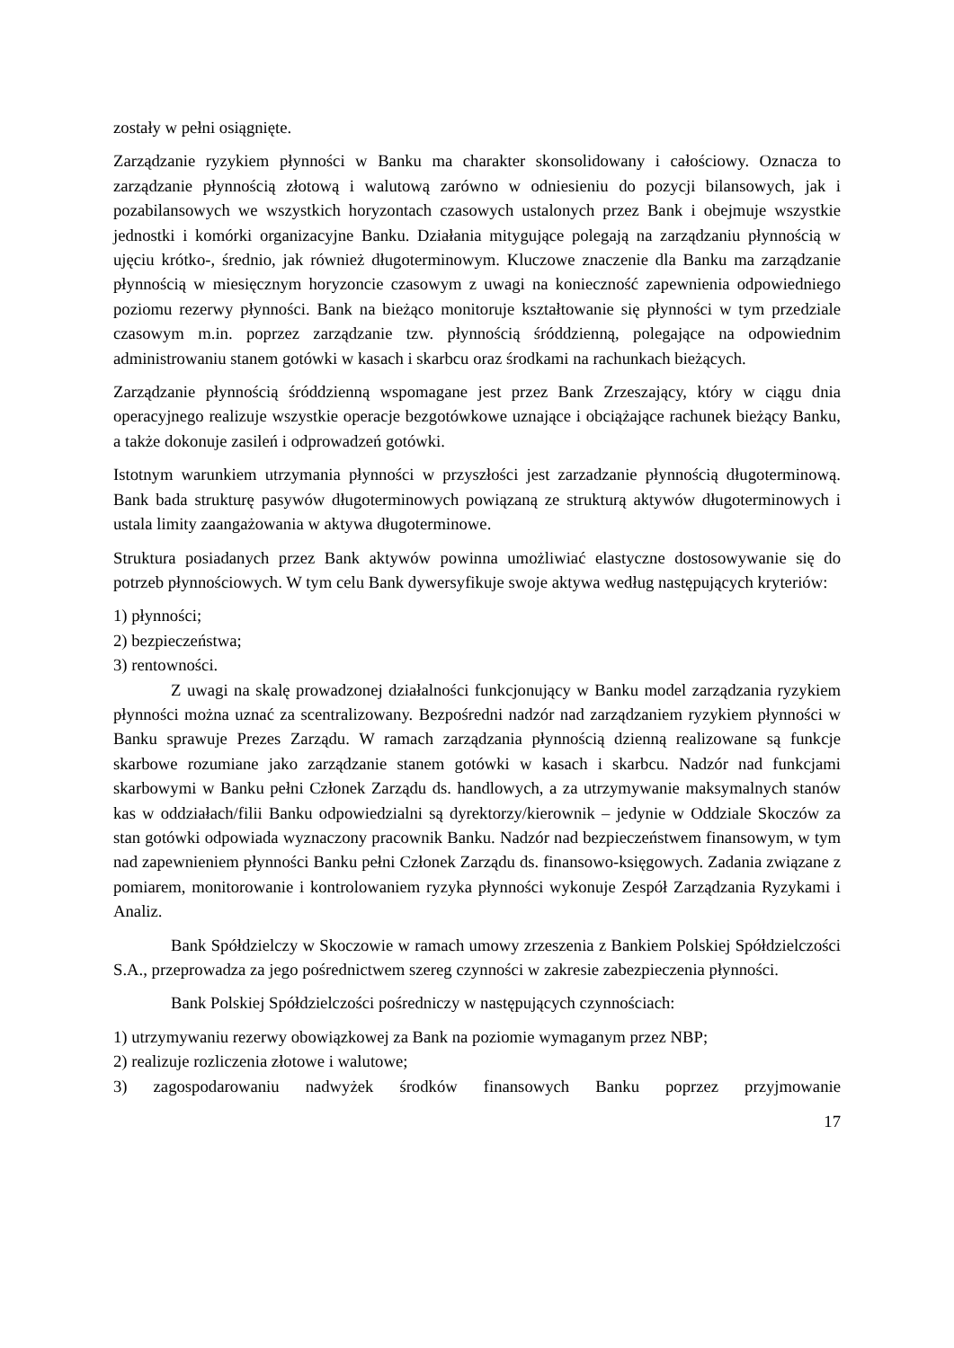zostały w pełni osiągnięte.
Zarządzanie ryzykiem płynności w Banku ma charakter skonsolidowany i całościowy. Oznacza to zarządzanie płynnością złotową i walutową zarówno w odniesieniu do pozycji bilansowych, jak i pozabilansowych we wszystkich horyzontach czasowych ustalonych przez Bank i obejmuje wszystkie jednostki i komórki organizacyjne Banku. Działania mitygujące polegają na zarządzaniu płynnością w ujęciu krótko-, średnio, jak również długoterminowym. Kluczowe znaczenie dla Banku ma zarządzanie płynnością w miesięcznym horyzoncie czasowym z uwagi na konieczność zapewnienia odpowiedniego poziomu rezerwy płynności. Bank na bieżąco monitoruje kształtowanie się płynności w tym przedziale czasowym m.in. poprzez zarządzanie tzw. płynnością śróddzienną, polegające na odpowiednim administrowaniu stanem gotówki w kasach i skarbcu oraz środkami na rachunkach bieżących.
Zarządzanie płynnością śróddzienną wspomagane jest przez Bank Zrzeszający, który w ciągu dnia operacyjnego realizuje wszystkie operacje bezgotówkowe uznające i obciążające rachunek bieżący Banku, a także dokonuje zasileń i odprowadzeń gotówki.
Istotnym warunkiem utrzymania płynności w przyszłości jest zarzadzanie płynnością długoterminową. Bank bada strukturę pasywów długoterminowych powiązaną ze strukturą aktywów długoterminowych i ustala limity zaangażowania w aktywa długoterminowe.
Struktura posiadanych przez Bank aktywów powinna umożliwiać elastyczne dostosowywanie się do potrzeb płynnościowych. W tym celu Bank dywersyfikuje swoje aktywa według następujących kryteriów:
1) płynności;
2) bezpieczeństwa;
3) rentowności.
Z uwagi na skalę prowadzonej działalności funkcjonujący w Banku model zarządzania ryzykiem płynności można uznać za scentralizowany. Bezpośredni nadzór nad zarządzaniem ryzykiem płynności w Banku sprawuje Prezes Zarządu. W ramach zarządzania płynnością dzienną realizowane są funkcje skarbowe rozumiane jako zarządzanie stanem gotówki w kasach i skarbcu. Nadzór nad funkcjami skarbowymi w Banku pełni Członek Zarządu ds. handlowych, a za utrzymywanie maksymalnych stanów kas w oddziałach/filii Banku odpowiedzialni są dyrektorzy/kierownik – jedynie w Oddziale Skoczów za stan gotówki odpowiada wyznaczony pracownik Banku. Nadzór nad bezpieczeństwem finansowym, w tym nad zapewnieniem płynności Banku pełni Członek Zarządu ds. finansowo-księgowych. Zadania związane z pomiarem, monitorowanie i kontrolowaniem ryzyka płynności wykonuje Zespół Zarządzania Ryzykami i Analiz.
Bank Spółdzielczy w Skoczowie w ramach umowy zrzeszenia z Bankiem Polskiej Spółdzielczości S.A., przeprowadza za jego pośrednictwem szereg czynności w zakresie zabezpieczenia płynności.
Bank Polskiej Spółdzielczości pośredniczy w następujących czynnościach:
1) utrzymywaniu rezerwy obowiązkowej za Bank na poziomie wymaganym przez NBP;
2) realizuje rozliczenia złotowe i walutowe;
3) zagospodarowaniu nadwyżek środków finansowych Banku poprzez przyjmowanie
17